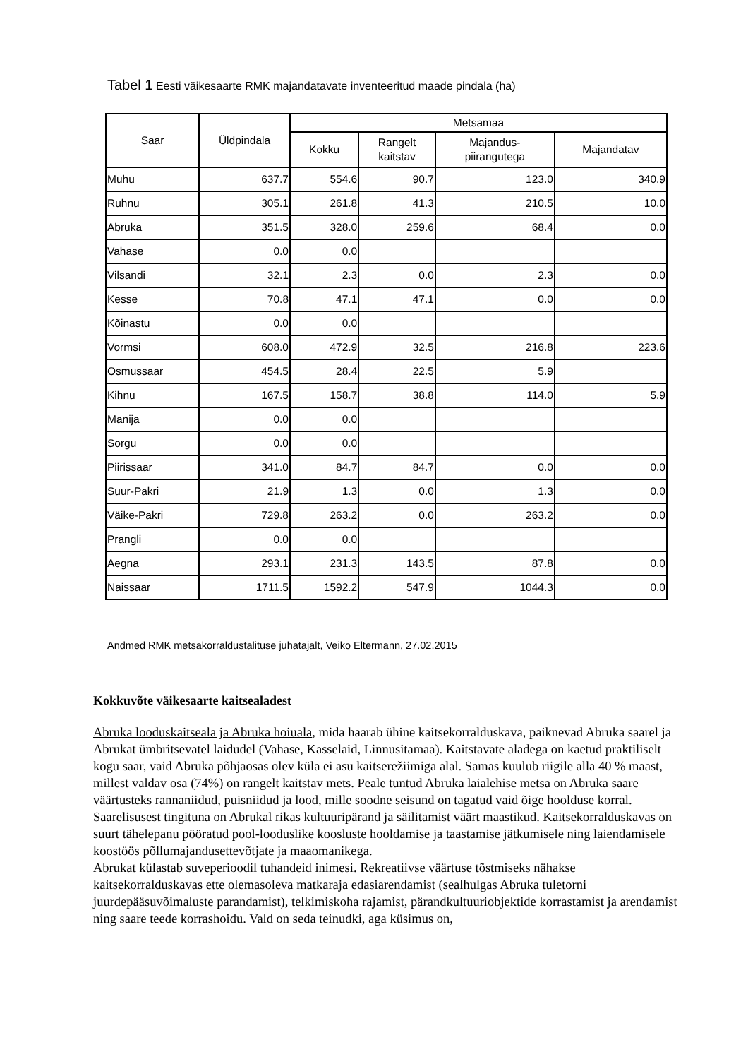Tabel 1 Eesti väikesaarte RMK majandatavate inventeeritud maade pindala (ha)
| Saar | Üldpindala | Metsamaa | | | |
| --- | --- | --- | --- | --- | --- |
| | | Kokku | Rangelt kaitstav | Majandus- piirangutega | Majandatav |
| Muhu | 637.7 | 554.6 | 90.7 | 123.0 | 340.9 |
| Ruhnu | 305.1 | 261.8 | 41.3 | 210.5 | 10.0 |
| Abruka | 351.5 | 328.0 | 259.6 | 68.4 | 0.0 |
| Vahase | 0.0 | 0.0 | | | |
| Vilsandi | 32.1 | 2.3 | 0.0 | 2.3 | 0.0 |
| Kesse | 70.8 | 47.1 | 47.1 | 0.0 | 0.0 |
| Kõinastu | 0.0 | 0.0 | | | |
| Vormsi | 608.0 | 472.9 | 32.5 | 216.8 | 223.6 |
| Osmussaar | 454.5 | 28.4 | 22.5 | 5.9 | |
| Kihnu | 167.5 | 158.7 | 38.8 | 114.0 | 5.9 |
| Manija | 0.0 | 0.0 | | | |
| Sorgu | 0.0 | 0.0 | | | |
| Piirissaar | 341.0 | 84.7 | 84.7 | 0.0 | 0.0 |
| Suur-Pakri | 21.9 | 1.3 | 0.0 | 1.3 | 0.0 |
| Väike-Pakri | 729.8 | 263.2 | 0.0 | 263.2 | 0.0 |
| Prangli | 0.0 | 0.0 | | | |
| Aegna | 293.1 | 231.3 | 143.5 | 87.8 | 0.0 |
| Naissaar | 1711.5 | 1592.2 | 547.9 | 1044.3 | 0.0 |
Andmed RMK metsakorraldustalituse juhatajalt, Veiko Eltermann, 27.02.2015
Kokkuvõte väikesaarte kaitsealadest
Abruka looduskaitseala ja Abruka hoiuala, mida haarab ühine kaitsekorralduskava, paiknevad Abruka saarel ja Abrukat ümbritsevatel laidudel (Vahase, Kasselaid, Linnusitamaa). Kaitstavate aladega on kaetud praktiliselt kogu saar, vaid Abruka põhjaosas olev küla ei asu kaitserežiimiga alal. Samas kuulub riigile alla 40 % maast, millest valdav osa (74%) on rangelt kaitstav mets. Peale tuntud Abruka laialehise metsa on Abruka saare väärtusteks rannaniidud, puisniidud ja lood, mille soodne seisund on tagatud vaid õige hoolduse korral. Saarelisusest tingituna on Abrukal rikas kultuuripärand ja säilitamist väärt maastikud. Kaitsekorralduskavas on suurt tähelepanu pööratud pool-looduslike koosluste hooldamise ja taastamise jätkumisele ning laiendamisele koostöös põllumajandusettevõtjate ja maaomanikega.
Abrukat külastab suveperioodil tuhandeid inimesi. Rekreatiivse väärtuse tõstmiseks nähakse kaitsekorralduskavas ette olemasoleva matkaraja edasiarendamist (sealhulgas Abruka tuletorni juurdepääsuvõimaluste parandamist), telkimiskoha rajamist, pärandkultuuriobjektide korrastamist ja arendamist ning saare teede korrashoidu. Vald on seda teinudki, aga küsimus on,